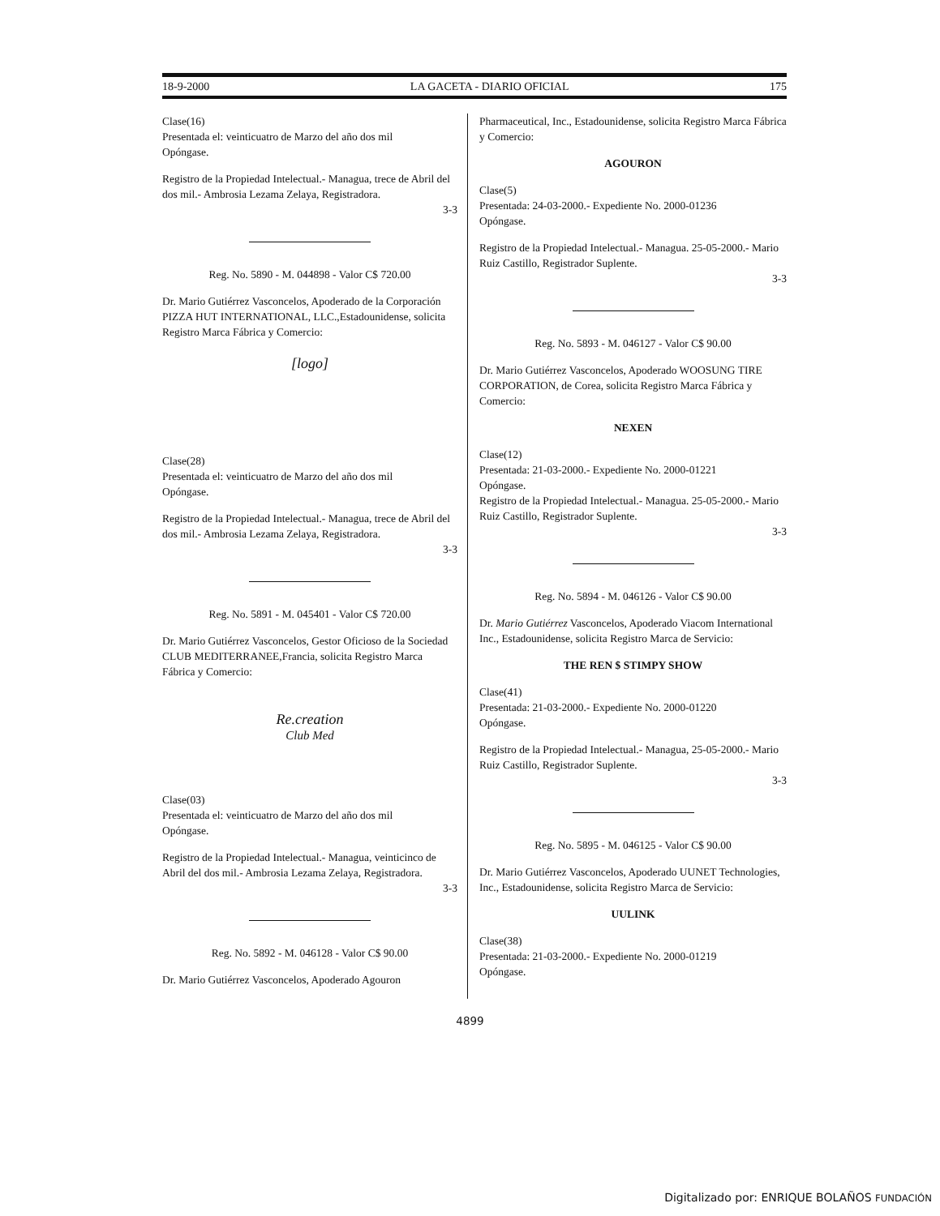18-9-2000 LA GACETA - DIARIO OFICIAL 175
Clase(16)
Presentada el: veinticuatro de Marzo del año dos mil
Opóngase.
Registro de la Propiedad Intelectual.- Managua, trece de Abril del dos mil.- Ambrosia Lezama Zelaya, Registradora.
3-3
Reg. No. 5890 - M. 044898 - Valor C$ 720.00
Dr. Mario Gutiérrez Vasconcelos, Apoderado de la Corporación PIZZA HUT INTERNATIONAL, LLC.,Estadounidense, solicita Registro Marca Fábrica y Comercio:
[logo]
Clase(28)
Presentada el: veinticuatro de Marzo del año dos mil
Opóngase.
Registro de la Propiedad Intelectual.- Managua, trece de Abril del dos mil.- Ambrosia Lezama Zelaya, Registradora.
3-3
Reg. No. 5891 - M. 045401 - Valor C$ 720.00
Dr. Mario Gutiérrez Vasconcelos, Gestor Oficioso de la Sociedad CLUB MEDITERRANEE,Francia, solicita Registro Marca Fábrica y Comercio:
Re.creation
Club Med
Clase(03)
Presentada el: veinticuatro de Marzo del año dos mil
Opóngase.
Registro de la Propiedad Intelectual.- Managua, veinticinco de Abril del dos mil.- Ambrosia Lezama Zelaya, Registradora.
3-3
Reg. No. 5892 - M. 046128 - Valor C$ 90.00
Dr. Mario Gutiérrez Vasconcelos, Apoderado Agouron
Pharmaceutical, Inc., Estadounidense, solicita Registro Marca Fábrica y Comercio:
AGOURON
Clase(5)
Presentada: 24-03-2000.- Expediente No. 2000-01236
Opóngase.
Registro de la Propiedad Intelectual.- Managua. 25-05-2000.- Mario Ruiz Castillo, Registrador Suplente.
3-3
Reg. No. 5893 - M. 046127 - Valor C$ 90.00
Dr. Mario Gutiérrez Vasconcelos, Apoderado WOOSUNG TIRE CORPORATION, de Corea, solicita Registro Marca Fábrica y Comercio:
NEXEN
Clase(12)
Presentada: 21-03-2000.- Expediente No. 2000-01221
Opóngase.
Registro de la Propiedad Intelectual.- Managua. 25-05-2000.- Mario Ruiz Castillo, Registrador Suplente.
3-3
Reg. No. 5894 - M. 046126 - Valor C$ 90.00
Dr. Mario Gutiérrez Vasconcelos, Apoderado Viacom International Inc., Estadounidense, solicita Registro Marca de Servicio:
THE REN $ STIMPY SHOW
Clase(41)
Presentada: 21-03-2000.- Expediente No. 2000-01220
Opóngase.
Registro de la Propiedad Intelectual.- Managua, 25-05-2000.- Mario Ruiz Castillo, Registrador Suplente.
3-3
Reg. No. 5895 - M. 046125 - Valor C$ 90.00
Dr. Mario Gutiérrez Vasconcelos, Apoderado UUNET Technologies, Inc., Estadounidense, solicita Registro Marca de Servicio:
UULINK
Clase(38)
Presentada: 21-03-2000.- Expediente No. 2000-01219
Opóngase.
4899
Digitalizado por: ENRIQUE BOLAÑOS FUNDACIÓN